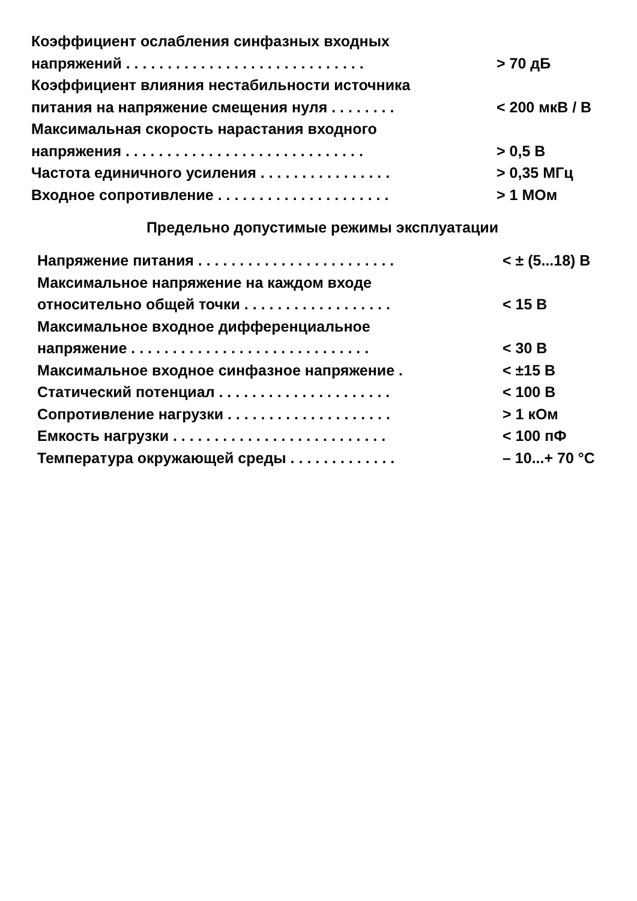| Коэффициент ослабления синфазных входных | |
| напряжений . . . . . . . . . . . . . . . . . . . . . . . . . . . . . | > 70 дБ |
| Коэффициент влияния нестабильности источника | |
| питания на напряжение смещения нуля . . . . . . . . | < 200 мкВ / В |
| Максимальная скорость нарастания входного | |
| напряжения . . . . . . . . . . . . . . . . . . . . . . . . . . . . . | > 0,5 В |
| Частота единичного усиления . . . . . . . . . . . . . . . . | > 0,35 МГц |
| Входное сопротивление . . . . . . . . . . . . . . . . . . . . . | > 1 МОм |
Предельно допустимые режимы эксплуатации
| Напряжение питания . . . . . . . . . . . . . . . . . . . . . . . . | < ± (5...18) В |
| Максимальное напряжение на каждом входе | |
| относительно общей точки . . . . . . . . . . . . . . . . . . | < 15 В |
| Максимальное входное дифференциальное | |
| напряжение . . . . . . . . . . . . . . . . . . . . . . . . . . . . . | < 30 В |
| Максимальное входное синфазное напряжение . | < ±15 В |
| Статический потенциал . . . . . . . . . . . . . . . . . . . . . | < 100 В |
| Сопротивление нагрузки . . . . . . . . . . . . . . . . . . . . | > 1 кОм |
| Емкость нагрузки . . . . . . . . . . . . . . . . . . . . . . . . . . | < 100 пФ |
| Температура окружающей среды . . . . . . . . . . . . . | – 10...+ 70 °С |